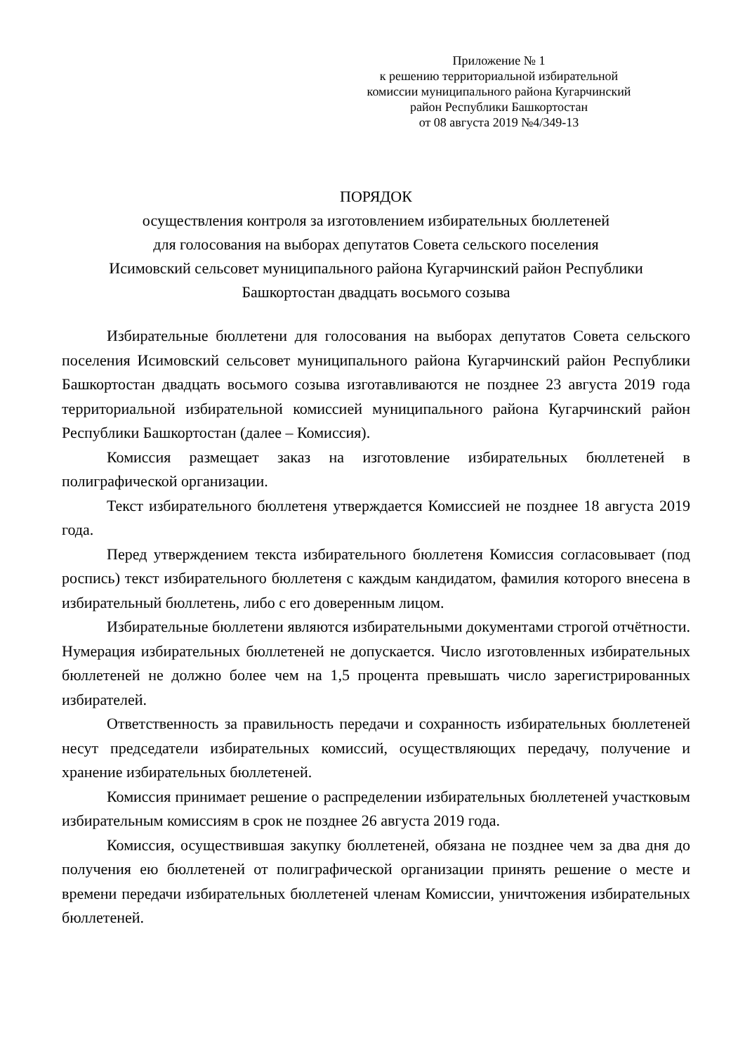Приложение № 1
к решению территориальной избирательной
комиссии муниципального района Кугарчинский
район Республики Башкортостан
от 08 августа 2019 №4/349-13
ПОРЯДОК
осуществления контроля за изготовлением избирательных бюллетеней
для голосования на выборах депутатов Совета сельского поселения
Исимовский сельсовет муниципального района Кугарчинский район Республики
Башкортостан двадцать восьмого созыва
Избирательные бюллетени для голосования на выборах депутатов Совета сельского поселения Исимовский сельсовет муниципального района Кугарчинский район Республики Башкортостан двадцать восьмого созыва изготавливаются не позднее 23 августа 2019 года территориальной избирательной комиссией муниципального района Кугарчинский район Республики Башкортостан (далее – Комиссия).
Комиссия размещает заказ на изготовление избирательных бюллетеней в полиграфической организации.
Текст избирательного бюллетеня утверждается Комиссией не позднее 18 августа 2019 года.
Перед утверждением текста избирательного бюллетеня Комиссия согласовывает (под роспись) текст избирательного бюллетеня с каждым кандидатом, фамилия которого внесена в избирательный бюллетень, либо с его доверенным лицом.
Избирательные бюллетени являются избирательными документами строгой отчётности. Нумерация избирательных бюллетеней не допускается. Число изготовленных избирательных бюллетеней не должно более чем на 1,5 процента превышать число зарегистрированных избирателей.
Ответственность за правильность передачи и сохранность избирательных бюллетеней несут председатели избирательных комиссий, осуществляющих передачу, получение и хранение избирательных бюллетеней.
Комиссия принимает решение о распределении избирательных бюллетеней участковым избирательным комиссиям в срок не позднее 26 августа 2019 года.
Комиссия, осуществившая закупку бюллетеней, обязана не позднее чем за два дня до получения ею бюллетеней от полиграфической организации принять решение о месте и времени передачи избирательных бюллетеней членам Комиссии, уничтожения избирательных бюллетеней.